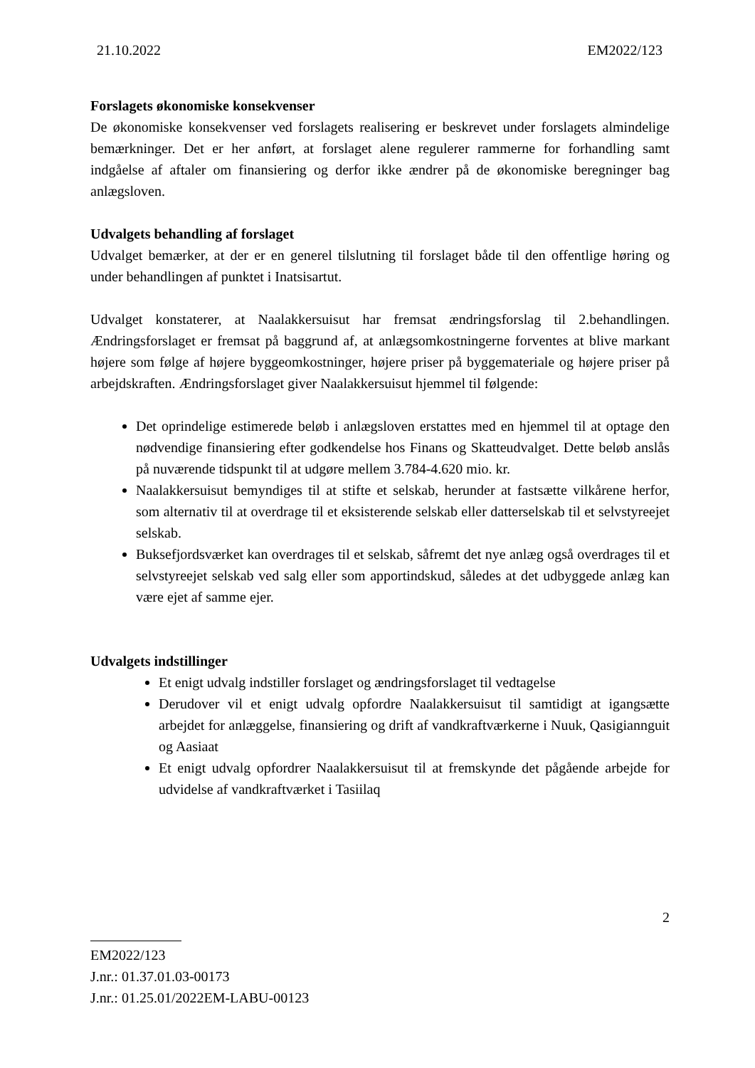21.10.2022 EM2022/123
Forslagets økonomiske konsekvenser
De økonomiske konsekvenser ved forslagets realisering er beskrevet under forslagets almindelige bemærkninger. Det er her anført, at forslaget alene regulerer rammerne for forhandling samt indgåelse af aftaler om finansiering og derfor ikke ændrer på de økonomiske beregninger bag anlægsloven.
Udvalgets behandling af forslaget
Udvalget bemærker, at der er en generel tilslutning til forslaget både til den offentlige høring og under behandlingen af punktet i Inatsisartut.
Udvalget konstaterer, at Naalakkersuisut har fremsat ændringsforslag til 2.behandlingen. Ændringsforslaget er fremsat på baggrund af, at anlægsomkostningerne forventes at blive markant højere som følge af højere byggeomkostninger, højere priser på byggemateriale og højere priser på arbejdskraften. Ændringsforslaget giver Naalakkersuisut hjemmel til følgende:
Det oprindelige estimerede beløb i anlægsloven erstattes med en hjemmel til at optage den nødvendige finansiering efter godkendelse hos Finans og Skatteudvalget. Dette beløb anslås på nuværende tidspunkt til at udgøre mellem 3.784-4.620 mio. kr.
Naalakkersuisut bemyndiges til at stifte et selskab, herunder at fastsætte vilkårene herfor, som alternativ til at overdrage til et eksisterende selskab eller datterselskab til et selvstyreejet selskab.
Buksefjordsværket kan overdrages til et selskab, såfremt det nye anlæg også overdrages til et selvstyreejet selskab ved salg eller som apportindskud, således at det udbyggede anlæg kan være ejet af samme ejer.
Udvalgets indstillinger
Et enigt udvalg indstiller forslaget og ændringsforslaget til vedtagelse
Derudover vil et enigt udvalg opfordre Naalakkersuisut til samtidigt at igangsætte arbejdet for anlæggelse, finansiering og drift af vandkraftværkerne i Nuuk, Qasigiannguit og Aasiaat
Et enigt udvalg opfordrer Naalakkersuisut til at fremskynde det pågående arbejde for udvidelse af vandkraftværket i Tasiilaq
2
EM2022/123
J.nr.: 01.37.01.03-00173
J.nr.: 01.25.01/2022EM-LABU-00123